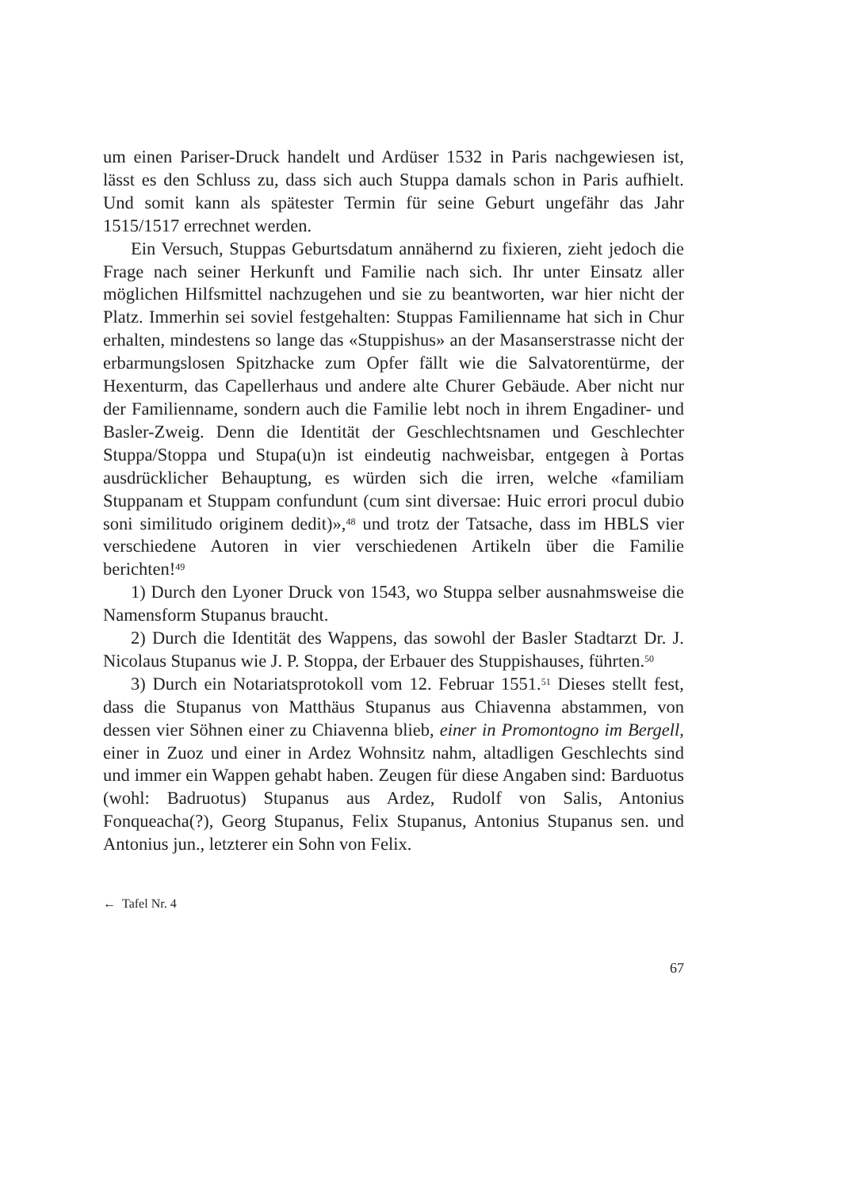um einen Pariser-Druck handelt und Ardüser 1532 in Paris nachgewiesen ist, lässt es den Schluss zu, dass sich auch Stuppa damals schon in Paris aufhielt. Und somit kann als spätester Termin für seine Geburt ungefähr das Jahr 1515/1517 errechnet werden.
Ein Versuch, Stuppas Geburtsdatum annähernd zu fixieren, zieht jedoch die Frage nach seiner Herkunft und Familie nach sich. Ihr unter Einsatz aller möglichen Hilfsmittel nachzugehen und sie zu beantworten, war hier nicht der Platz. Immerhin sei soviel festgehalten: Stuppas Familienname hat sich in Chur erhalten, mindestens so lange das «Stuppishus» an der Masanserstrasse nicht der erbarmungslosen Spitzhacke zum Opfer fällt wie die Salvatorentürme, der Hexenturm, das Capellerhaus und andere alte Churer Gebäude. Aber nicht nur der Familienname, sondern auch die Familie lebt noch in ihrem Engadiner- und Basler-Zweig. Denn die Identität der Geschlechtsnamen und Geschlechter Stuppa/Stoppa und Stupa(u)n ist eindeutig nachweisbar, entgegen à Portas ausdrücklicher Behauptung, es würden sich die irren, welche «familiam Stuppanam et Stuppam confundunt (cum sint diversae: Huic errori procul dubio soni similitudo originem dedit)»,<sup>48</sup> und trotz der Tatsache, dass im HBLS vier verschiedene Autoren in vier verschiedenen Artikeln über die Familie berichten!<sup>49</sup>
1) Durch den Lyoner Druck von 1543, wo Stuppa selber ausnahmsweise die Namensform Stupanus braucht.
2) Durch die Identität des Wappens, das sowohl der Basler Stadtarzt Dr. J. Nicolaus Stupanus wie J. P. Stoppa, der Erbauer des Stuppishauses, führten.<sup>50</sup>
3) Durch ein Notariatsprotokoll vom 12. Februar 1551.<sup>51</sup> Dieses stellt fest, dass die Stupanus von Matthäus Stupanus aus Chiavenna abstammen, von dessen vier Söhnen einer zu Chiavenna blieb, einer in Promontogno im Bergell, einer in Zuoz und einer in Ardez Wohnsitz nahm, altadligen Geschlechts sind und immer ein Wappen gehabt haben. Zeugen für diese Angaben sind: Barduotus (wohl: Badruotus) Stupanus aus Ardez, Rudolf von Salis, Antonius Fonqueacha(?), Georg Stupanus, Felix Stupanus, Antonius Stupanus sen. und Antonius jun., letzterer ein Sohn von Felix.
← Tafel Nr. 4
67